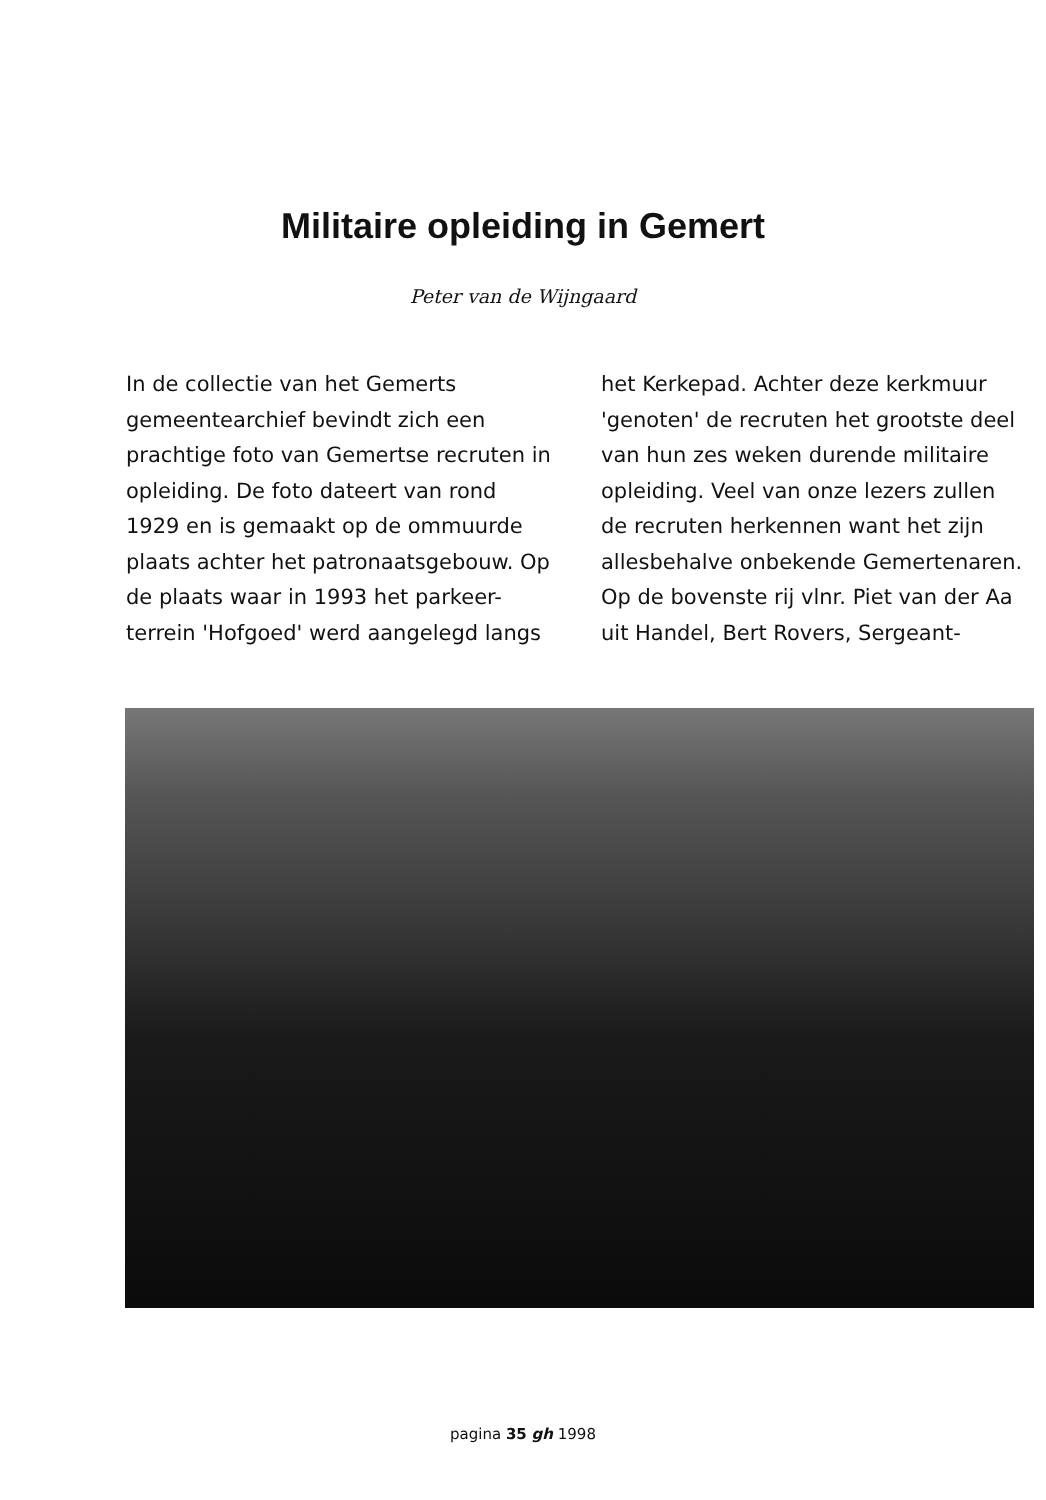Militaire opleiding in Gemert
Peter van de Wijngaard
In de collectie van het Gemerts gemeentearchief bevindt zich een prachtige foto van Gemertse recruten in opleiding. De foto dateert van rond 1929 en is gemaakt op de ommuurde plaats achter het patronaatsgebouw. Op de plaats waar in 1993 het parkeer-terrein 'Hofgoed' werd aangelegd langs
het Kerkepad. Achter deze kerkmuur 'genoten' de recruten het grootste deel van hun zes weken durende militaire opleiding. Veel van onze lezers zullen de recruten herkennen want het zijn allesbehalve onbekende Gemertenaren. Op de bovenste rij vlnr. Piet van der Aa uit Handel, Bert Rovers, Sergeant-
pagina 35 gh 1998